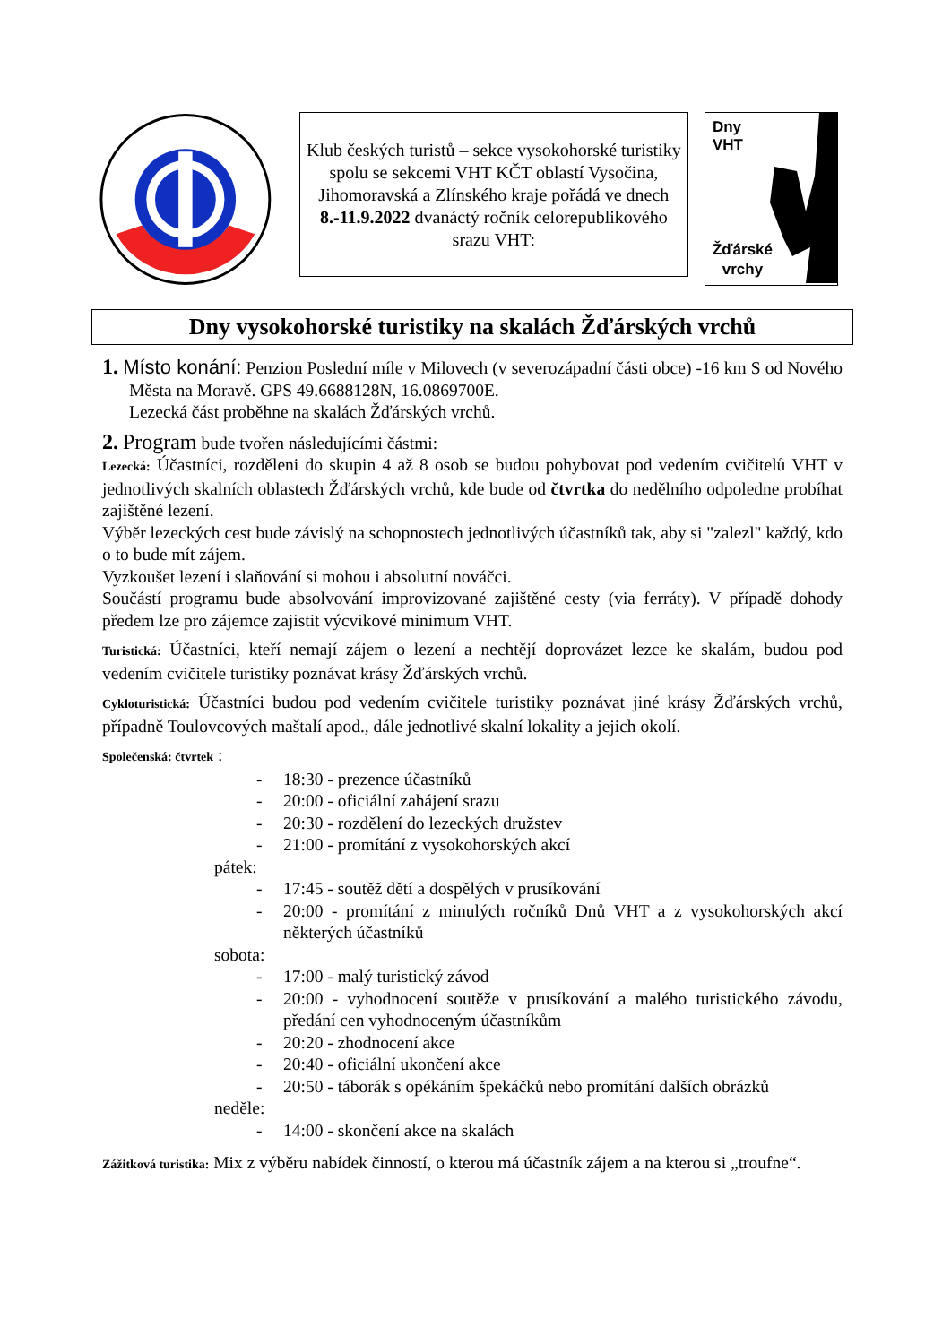Klub českých turistů – sekce vysokohorské turistiky spolu se sekcemi VHT KČT oblastí Vysočina, Jihomoravská a Zlínského kraje pořádá ve dnech 8.-11.9.2022 dvanáctý ročník celorepublikového srazu VHT:
Dny
VHT
Žďárské
vrchy
Dny vysokohorské turistiky na skalách Žďárských vrchů
1. Místo konání: Penzion Poslední míle v Milovech (v severozápadní části obce) -16 km S od Nového Města na Moravě. GPS 49.6688128N, 16.0869700E.
Lezecká část proběhne na skalách Žďárských vrchů.
2. Program bude tvořen následujícími částmi:
Lezecká: Účastníci, rozděleni do skupin 4 až 8 osob se budou pohybovat pod vedením cvičitelů VHT v jednotlivých skalních oblastech Žďárských vrchů, kde bude od čtvrtka do nedělního odpoledne probíhat zajištěné lezení.
Výběr lezeckých cest bude závislý na schopnostech jednotlivých účastníků tak, aby si "zalezl" každý, kdo o to bude mít zájem.
Vyzkoušet lezení i slaňování si mohou i absolutní nováčci.
Součástí programu bude absolvování improvizované zajištěné cesty (via ferráty). V případě dohody předem lze pro zájemce zajistit výcvikové minimum VHT.
Turistická: Účastníci, kteří nemají zájem o lezení a nechtějí doprovázet lezce ke skalám, budou pod vedením cvičitele turistiky poznávat krásy Žďárských vrchů.
Cykloturistická: Účastníci budou pod vedením cvičitele turistiky poznávat jiné krásy Žďárských vrchů, případně Toulovcových maštalí apod., dále jednotlivé skalní lokality a jejich okolí.
Společenská: čtvrtek :
- 18:30 - prezence účastníků
- 20:00 - oficiální zahájení srazu
- 20:30 - rozdělení do lezeckých družstev
- 21:00 - promítání z vysokohorských akcí
pátek:
- 17:45 - soutěž dětí a dospělých v prusíkování
- 20:00 - promítání z minulých ročníků Dnů VHT a z vysokohorských akcí některých účastníků
sobota:
- 17:00 - malý turistický závod
- 20:00 - vyhodnocení soutěže v prusíkování a malého turistického závodu, předání cen vyhodnoceným účastníkům
- 20:20 - zhodnocení akce
- 20:40 - oficiální ukončení akce
- 20:50 - táborák s opékáním špekáčků nebo promítání dalších obrázků
neděle:
- 14:00 - skončení akce na skalách
Zážitková turistika: Mix z výběru nabídek činností, o kterou má účastník zájem a na kterou si „troufne“.